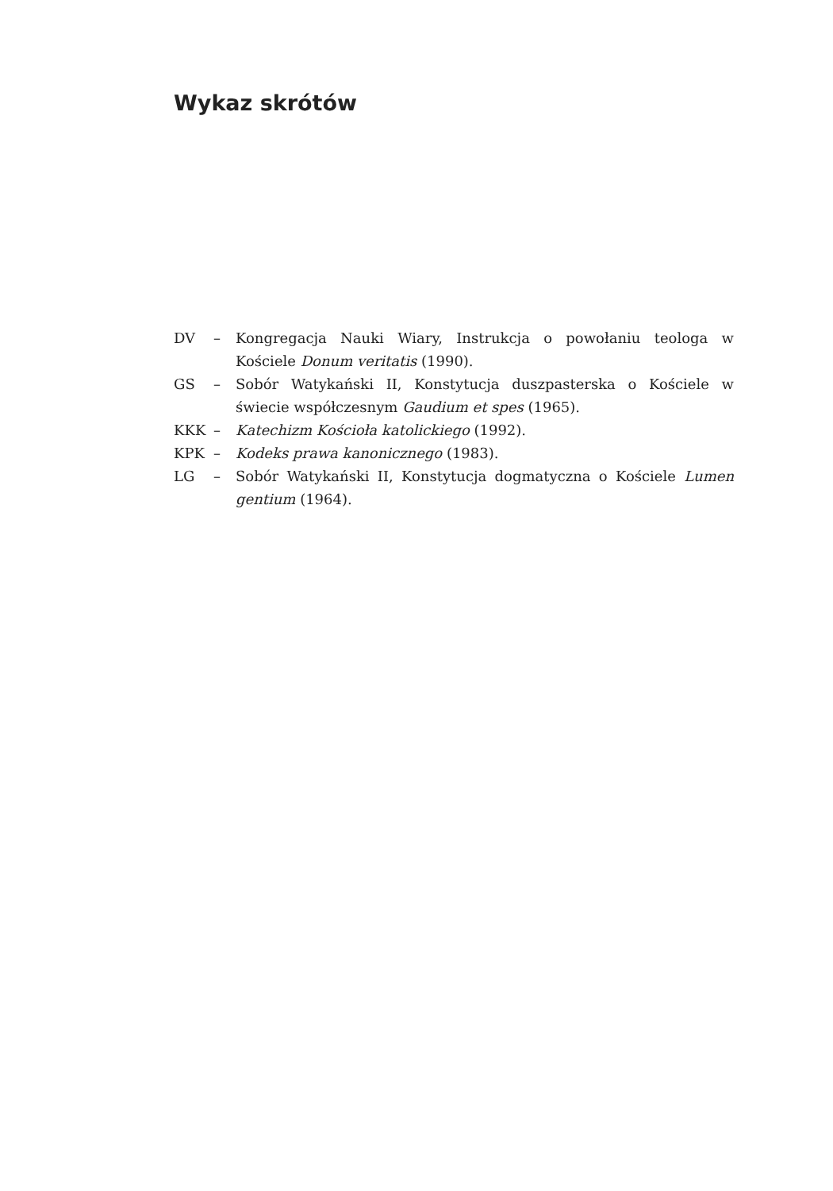Wykaz skrótów
DV – Kongregacja Nauki Wiary, Instrukcja o powołaniu teologa w Kościele Donum veritatis (1990).
GS – Sobór Watykański II, Konstytucja duszpasterska o Kościele w świecie współczesnym Gaudium et spes (1965).
KKK – Katechizm Kościoła katolickiego (1992).
KPK – Kodeks prawa kanonicznego (1983).
LG – Sobór Watykański II, Konstytucja dogmatyczna o Kościele Lumen gentium (1964).